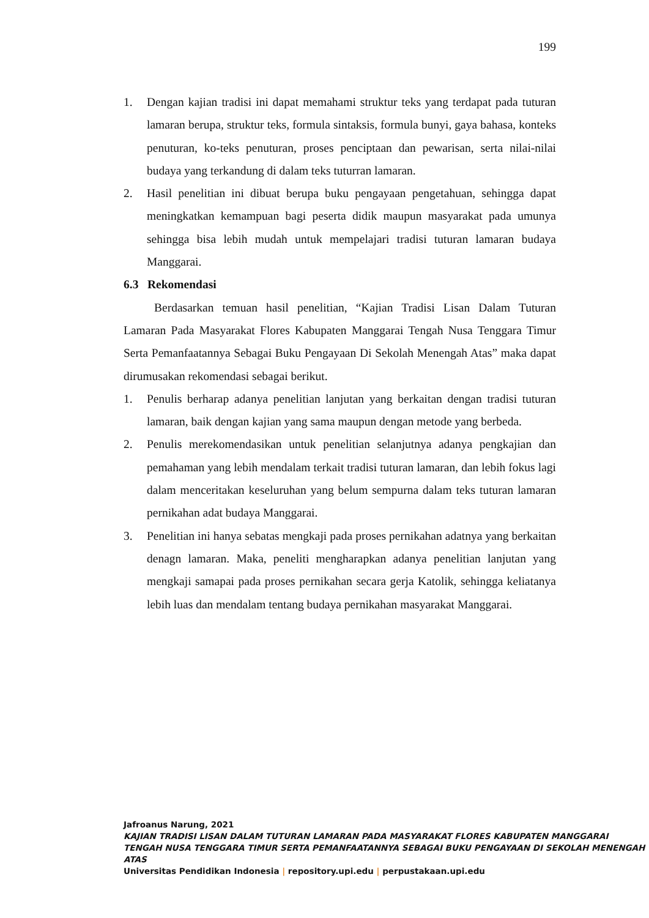199
1. Dengan kajian tradisi ini dapat memahami struktur teks yang terdapat pada tuturan lamaran berupa, struktur teks, formula sintaksis, formula bunyi, gaya bahasa, konteks penuturan, ko-teks penuturan, proses penciptaan dan pewarisan, serta nilai-nilai budaya yang terkandung di dalam teks tuturran lamaran.
2. Hasil penelitian ini dibuat berupa buku pengayaan pengetahuan, sehingga dapat meningkatkan kemampuan bagi peserta didik maupun masyarakat pada umunya sehingga bisa lebih mudah untuk mempelajari tradisi tuturan lamaran budaya Manggarai.
6.3 Rekomendasi
Berdasarkan temuan hasil penelitian, “Kajian Tradisi Lisan Dalam Tuturan Lamaran Pada Masyarakat Flores Kabupaten Manggarai Tengah Nusa Tenggara Timur Serta Pemanfaatannya Sebagai Buku Pengayaan Di Sekolah Menengah Atas” maka dapat dirumusakan rekomendasi sebagai berikut.
1. Penulis berharap adanya penelitian lanjutan yang berkaitan dengan tradisi tuturan lamaran, baik dengan kajian yang sama maupun dengan metode yang berbeda.
2. Penulis merekomendasikan untuk penelitian selanjutnya adanya pengkajian dan pemahaman yang lebih mendalam terkait tradisi tuturan lamaran, dan lebih fokus lagi dalam menceritakan keseluruhan yang belum sempurna dalam teks tuturan lamaran pernikahan adat budaya Manggarai.
3. Penelitian ini hanya sebatas mengkaji pada proses pernikahan adatnya yang berkaitan denagn lamaran. Maka, peneliti mengharapkan adanya penelitian lanjutan yang mengkaji samapai pada proses pernikahan secara gerja Katolik, sehingga keliatanya lebih luas dan mendalam tentang budaya pernikahan masyarakat Manggarai.
Jafroanus Narung, 2021
KAJIAN TRADISI LISAN DALAM TUTURAN LAMARAN PADA MASYARAKAT FLORES KABUPATEN MANGGARAI TENGAH NUSA TENGGARA TIMUR SERTA PEMANFAATANNYA SEBAGAI BUKU PENGAYAAN DI SEKOLAH MENENGAH ATAS
Universitas Pendidikan Indonesia | repository.upi.edu | perpustakaan.upi.edu